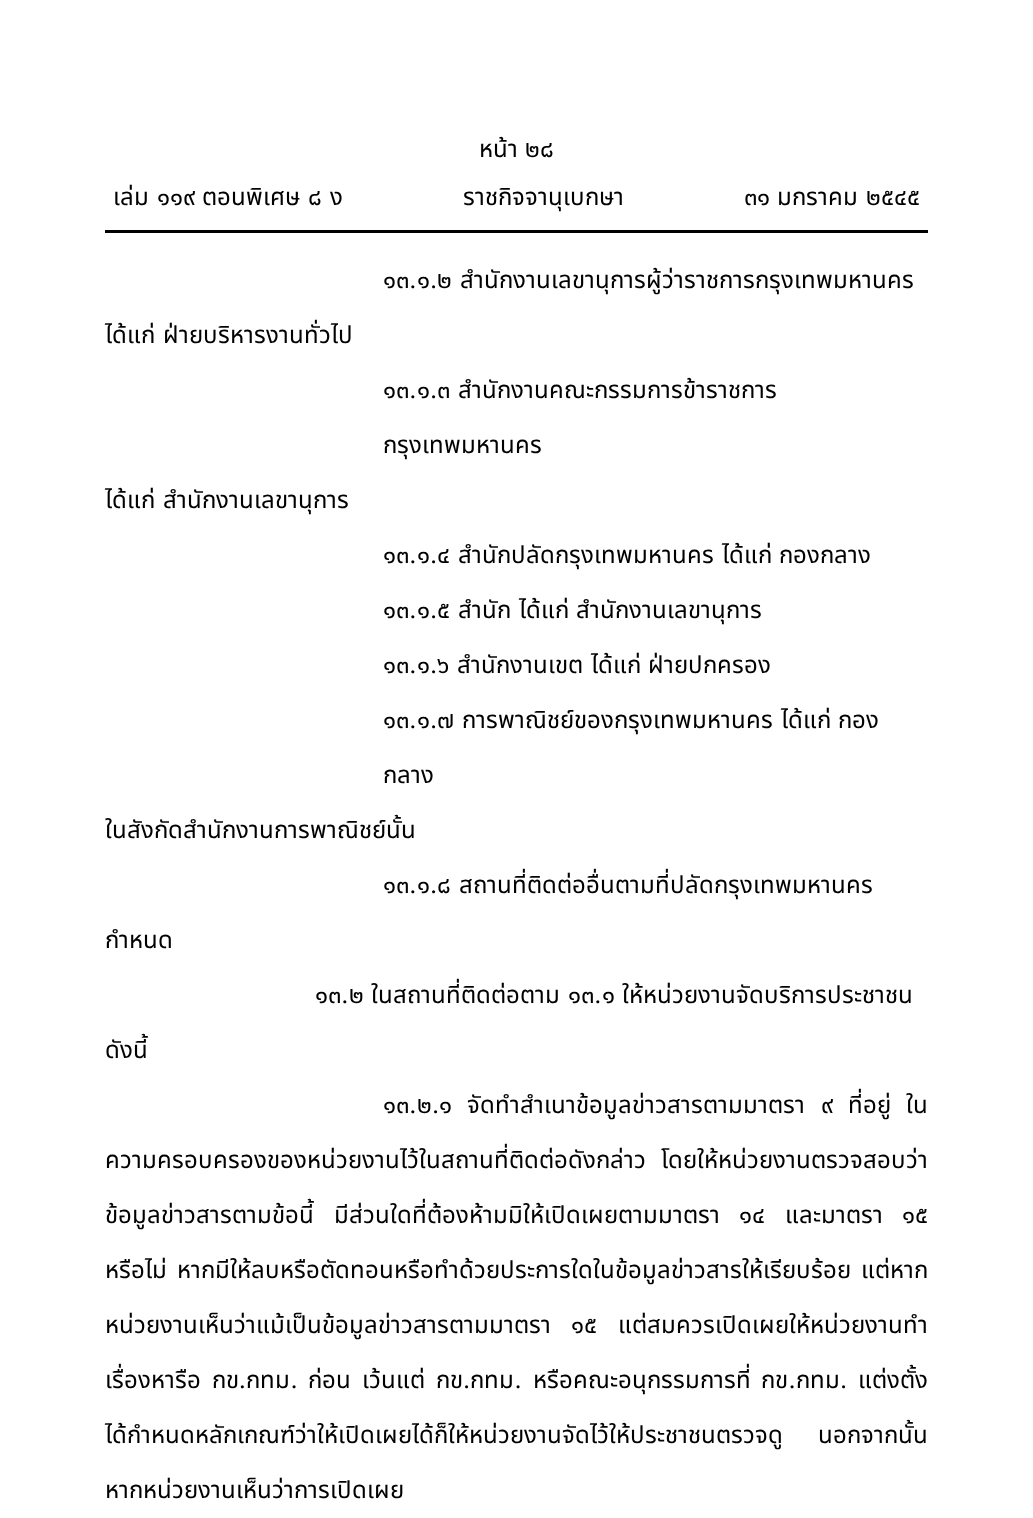หน้า ๒๘
เล่ม ๑๑๙ ตอนพิเศษ ๘ ง ราชกิจจานุเบกษา ๓๑ มกราคม ๒๕๔๕
๑๓.๑.๒ สำนักงานเลขานุการผู้ว่าราชการกรุงเทพมหานคร
ได้แก่ ฝ่ายบริหารงานทั่วไป
๑๓.๑.๓ สำนักงานคณะกรรมการข้าราชการกรุงเทพมหานคร
ได้แก่ สำนักงานเลขานุการ
๑๓.๑.๔ สำนักปลัดกรุงเทพมหานคร ได้แก่ กองกลาง
๑๓.๑.๕ สำนัก ได้แก่ สำนักงานเลขานุการ
๑๓.๑.๖ สำนักงานเขต ได้แก่ ฝ่ายปกครอง
๑๓.๑.๗ การพาณิชย์ของกรุงเทพมหานคร ได้แก่ กองกลาง
ในสังกัดสำนักงานการพาณิชย์นั้น
๑๓.๑.๘ สถานที่ติดต่ออื่นตามที่ปลัดกรุงเทพมหานคร
กำหนด
๑๓.๒ ในสถานที่ติดต่อตาม ๑๓.๑ ให้หน่วยงานจัดบริการประชาชน
ดังนี้
๑๓.๒.๑ จัดทำสำเนาข้อมูลข่าวสารตามมาตรา ๙ ที่อยู่ ในความครอบครองของหน่วยงานไว้ในสถานที่ติดต่อดังกล่าว โดยให้หน่วยงานตรวจสอบว่าข้อมูลข่าวสารตามข้อนี้ มีส่วนใดที่ต้องห้ามมิให้เปิดเผยตามมาตรา ๑๔ และมาตรา ๑๕ หรือไม่ หากมีให้ลบหรือตัดทอนหรือทำด้วยประการใดในข้อมูลข่าวสารให้เรียบร้อย แต่หากหน่วยงานเห็นว่าแม้เป็นข้อมูลข่าวสารตามมาตรา ๑๕ แต่สมควรเปิดเผยให้หน่วยงานทำเรื่องหารือ กข.กทม. ก่อน เว้นแต่ กข.กทม. หรือคณะอนุกรรมการที่ กข.กทม. แต่งตั้ง ได้กำหนดหลักเกณฑ์ว่าให้เปิดเผยได้ก็ให้หน่วยงานจัดไว้ให้ประชาชนตรวจดู นอกจากนั้นหากหน่วยงานเห็นว่าการเปิดเผย